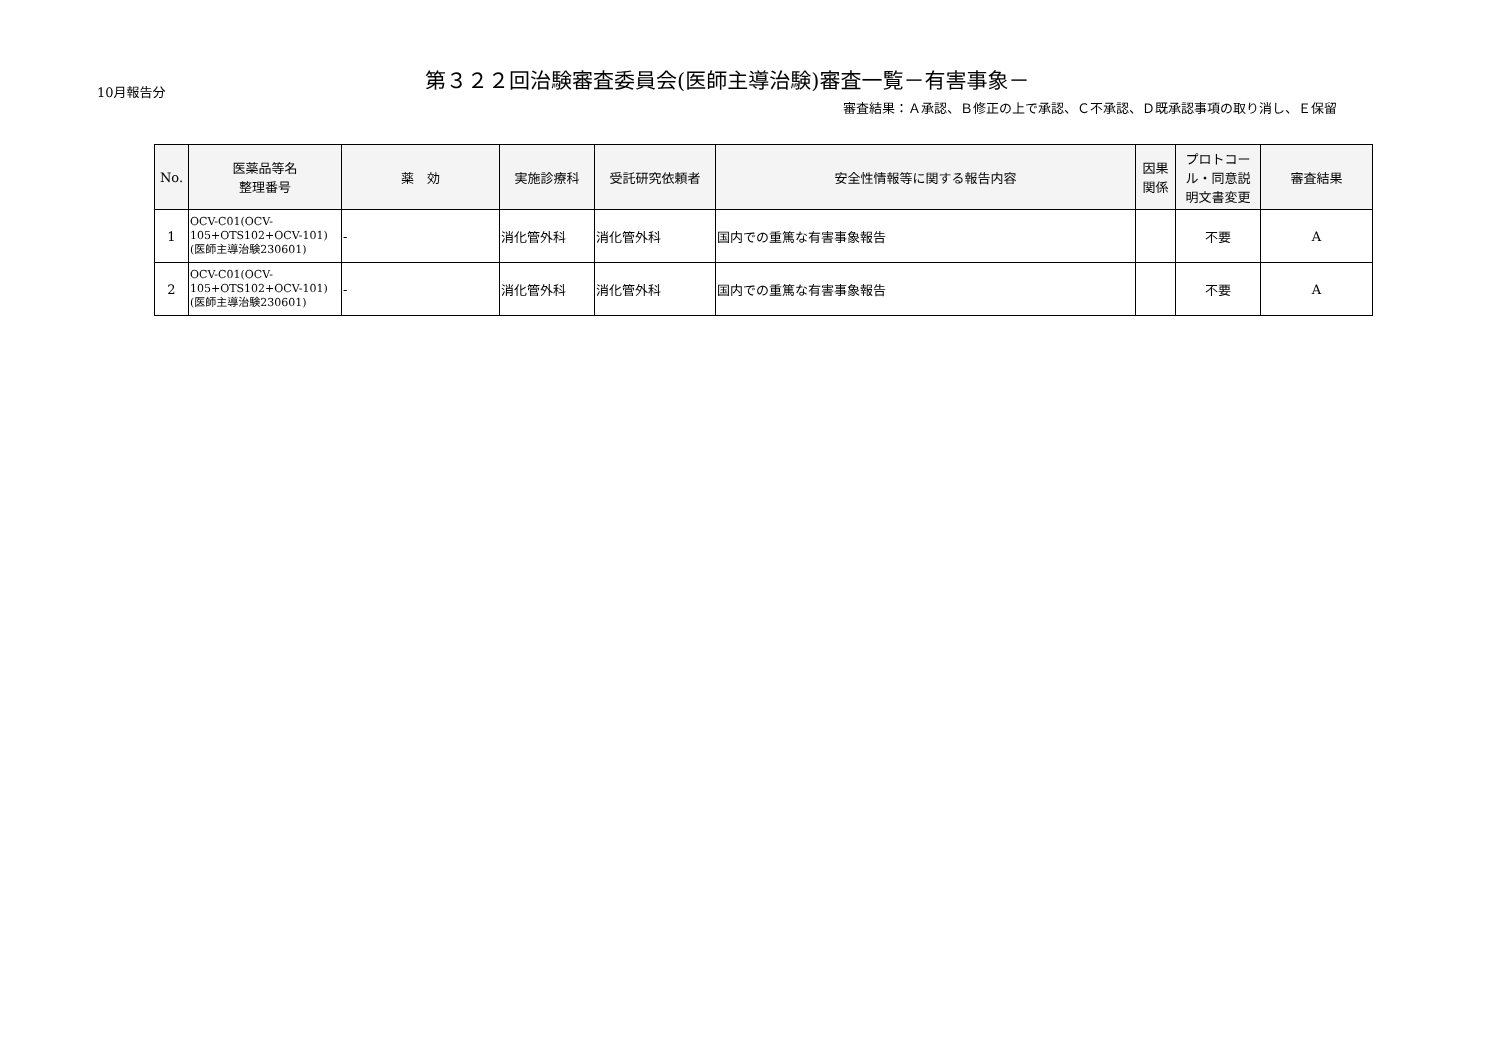10月報告分
第３２２回治験審査委員会(医師主導治験)審査一覧－有害事象－
審査結果：Ａ承認、Ｂ修正の上で承認、Ｃ不承認、Ｄ既承認事項の取り消し、Ｅ保留
| No. | 医薬品等名 整理番号 | 薬 効 | 実施診療科 | 受託研究依頼者 | 安全性情報等に関する報告内容 | 因果 関係 | プロトコー ル・同意説 明文書変更 | 審査結果 |
| --- | --- | --- | --- | --- | --- | --- | --- | --- |
| 1 | OCV-C01(OCV- 105+OTS102+OCV-101) (医師主導治験230601) | - | 消化管外科 | 消化管外科 | 国内での重篤な有害事象報告 | | 不要 | A |
| 2 | OCV-C01(OCV- 105+OTS102+OCV-101) (医師主導治験230601) | - | 消化管外科 | 消化管外科 | 国内での重篤な有害事象報告 | | 不要 | A |